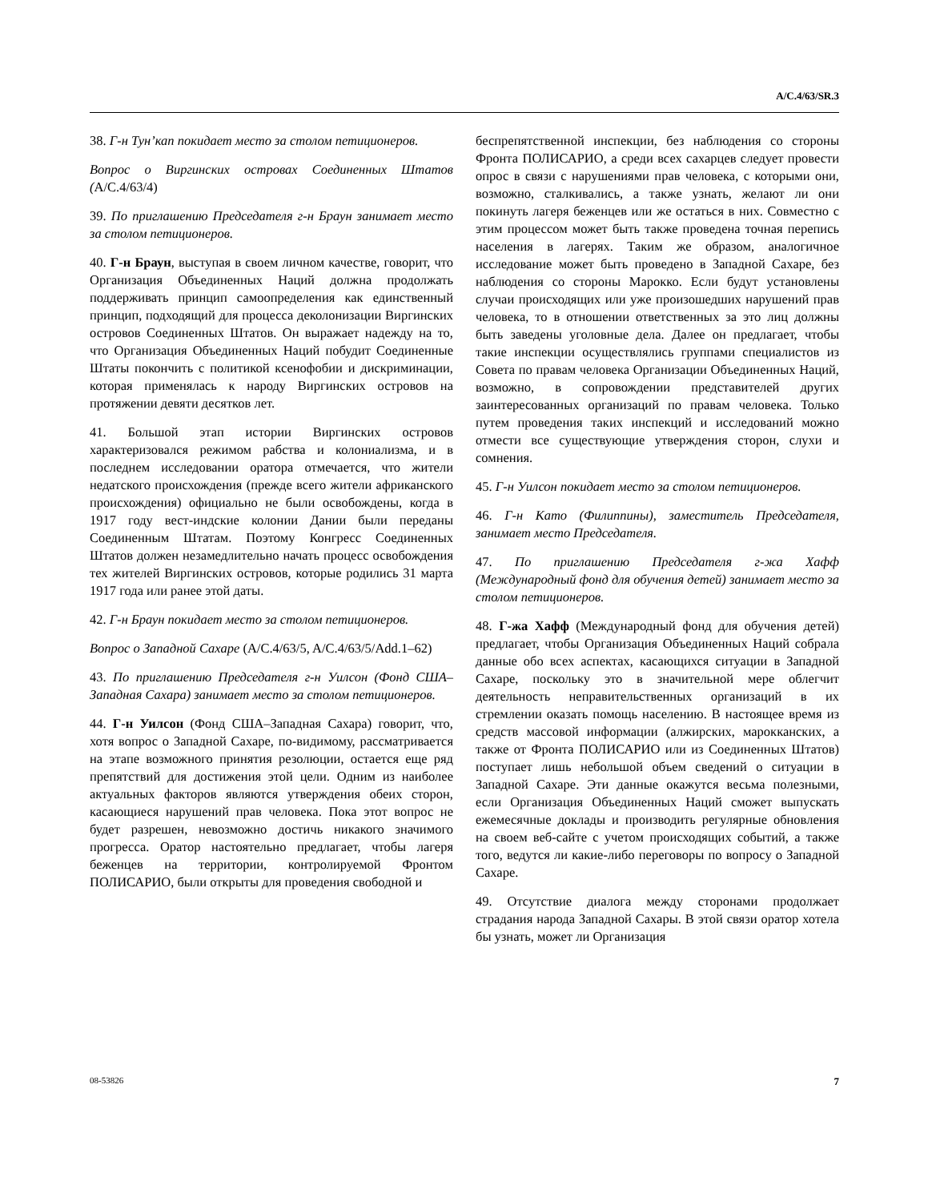A/C.4/63/SR.3
38. Г-н Тун’кап покидает место за столом петиционеров.
Вопрос о Виргинских островах Соединенных Штатов (A/C.4/63/4)
39. По приглашению Председателя г-н Браун занимает место за столом петиционеров.
40. Г-н Браун, выступая в своем личном качестве, говорит, что Организация Объединенных Наций должна продолжать поддерживать принцип самоопределения как единственный принцип, подходящий для процесса деколонизации Виргинских островов Соединенных Штатов. Он выражает надежду на то, что Организация Объединенных Наций побудит Соединенные Штаты покончить с политикой ксенофобии и дискриминации, которая применялась к народу Виргинских островов на протяжении девяти десятков лет.
41. Большой этап истории Виргинских островов характеризовался режимом рабства и колониализма, и в последнем исследовании оратора отмечается, что жители недатского происхождения (прежде всего жители африканского происхождения) официально не были освобождены, когда в 1917 году вест-индские колонии Дании были переданы Соединенным Штатам. Поэтому Конгресс Соединенных Штатов должен незамедлительно начать процесс освобождения тех жителей Виргинских островов, которые родились 31 марта 1917 года или ранее этой даты.
42. Г-н Браун покидает место за столом петиционеров.
Вопрос о Западной Сахаре (A/C.4/63/5, A/C.4/63/5/Add.1–62)
43. По приглашению Председателя г-н Уилсон (Фонд США–Западная Сахара) занимает место за столом петиционеров.
44. Г-н Уилсон (Фонд США–Западная Сахара) говорит, что, хотя вопрос о Западной Сахаре, по-видимому, рассматривается на этапе возможного принятия резолюции, остается еще ряд препятствий для достижения этой цели. Одним из наиболее актуальных факторов являются утверждения обеих сторон, касающиеся нарушений прав человека. Пока этот вопрос не будет разрешен, невозможно достичь никакого значимого прогресса. Оратор настоятельно предлагает, чтобы лагеря беженцев на территории, контролируемой Фронтом ПОЛИСАРИО, были открыты для проведения свободной и
беспрепятственной инспекции, без наблюдения со стороны Фронта ПОЛИСАРИО, а среди всех сахарцев следует провести опрос в связи с нарушениями прав человека, с которыми они, возможно, сталкивались, а также узнать, желают ли они покинуть лагеря беженцев или же остаться в них. Совместно с этим процессом может быть также проведена точная перепись населения в лагерях. Таким же образом, аналогичное исследование может быть проведено в Западной Сахаре, без наблюдения со стороны Марокко. Если будут установлены случаи происходящих или уже произошедших нарушений прав человека, то в отношении ответственных за это лиц должны быть заведены уголовные дела. Далее он предлагает, чтобы такие инспекции осуществлялись группами специалистов из Совета по правам человека Организации Объединенных Наций, возможно, в сопровождении представителей других заинтересованных организаций по правам человека. Только путем проведения таких инспекций и исследований можно отмести все существующие утверждения сторон, слухи и сомнения.
45. Г-н Уилсон покидает место за столом петиционеров.
46. Г-н Като (Филиппины), заместитель Председателя, занимает место Председателя.
47. По приглашению Председателя г-жа Хафф (Международный фонд для обучения детей) занимает место за столом петиционеров.
48. Г-жа Хафф (Международный фонд для обучения детей) предлагает, чтобы Организация Объединенных Наций собрала данные обо всех аспектах, касающихся ситуации в Западной Сахаре, поскольку это в значительной мере облегчит деятельность неправительственных организаций в их стремлении оказать помощь населению. В настоящее время из средств массовой информации (алжирских, марокканских, а также от Фронта ПОЛИСАРИО или из Соединенных Штатов) поступает лишь небольшой объем сведений о ситуации в Западной Сахаре. Эти данные окажутся весьма полезными, если Организация Объединенных Наций сможет выпускать ежемесячные доклады и производить регулярные обновления на своем веб-сайте с учетом происходящих событий, а также того, ведутся ли какие-либо переговоры по вопросу о Западной Сахаре.
49. Отсутствие диалога между сторонами продолжает страдания народа Западной Сахары. В этой связи оратор хотела бы узнать, может ли Организация
08-53826 7